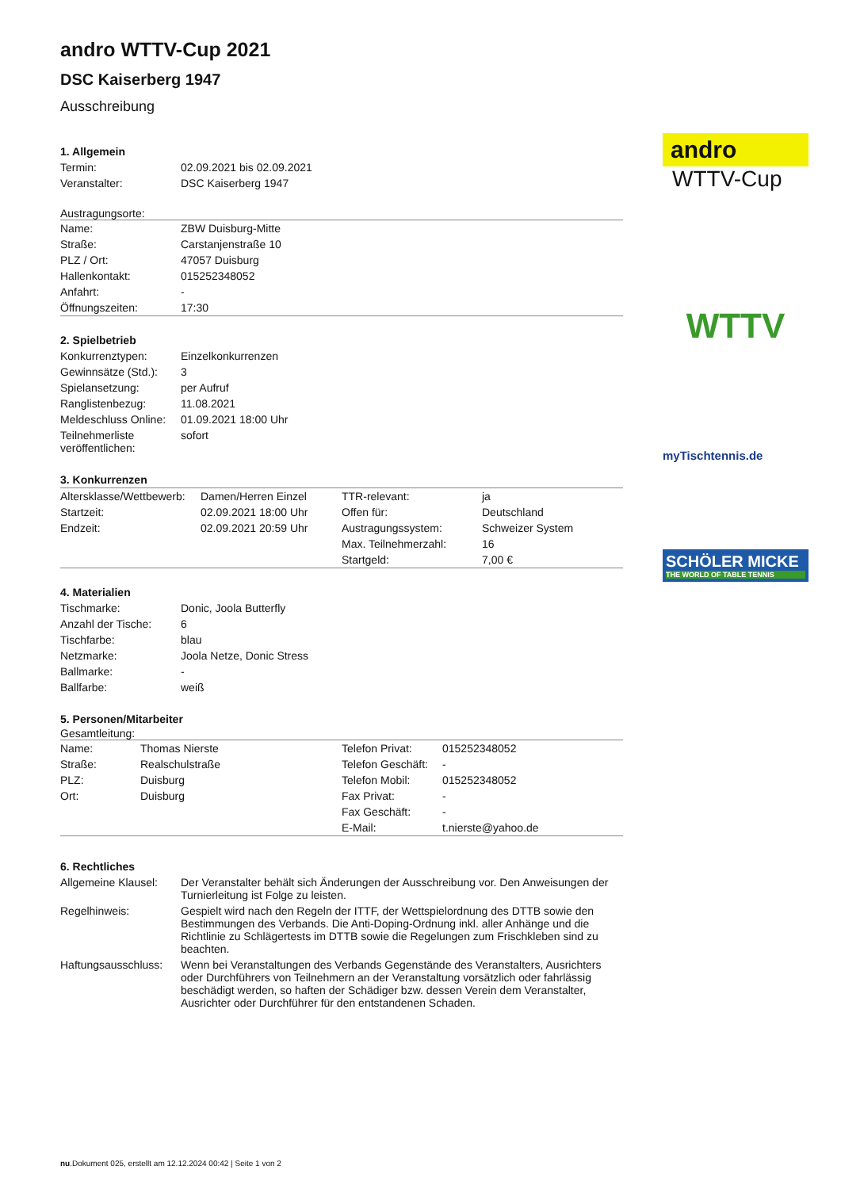andro WTTV-Cup 2021
DSC Kaiserberg 1947
Ausschreibung
1. Allgemein
| Termin: | 02.09.2021 bis 02.09.2021 |
| Veranstalter: | DSC Kaiserberg 1947 |
Austragungsorte:
| Name: | ZBW Duisburg-Mitte |
| Straße: | Carstanjenstraße 10 |
| PLZ / Ort: | 47057 Duisburg |
| Hallenkontakt: | 015252348052 |
| Anfahrt: | - |
| Öffnungszeiten: | 17:30 |
2. Spielbetrieb
| Konkurrenztypen: | Einzelkonkurrenzen |
| Gewinnsätze (Std.): | 3 |
| Spielansetzung: | per Aufruf |
| Ranglistenbezug: | 11.08.2021 |
| Meldeschluss Online: | 01.09.2021 18:00 Uhr |
| Teilnehmerliste veröffentlichen: | sofort |
3. Konkurrenzen
| Altersklasse/Wettbewerb: | Damen/Herren Einzel | TTR-relevant: | ja |
| Startzeit: | 02.09.2021 18:00 Uhr | Offen für: | Deutschland |
| Endzeit: | 02.09.2021 20:59 Uhr | Austragungssystem: | Schweizer System |
| | | Max. Teilnehmerzahl: | 16 |
| | | Startgeld: | 7,00 € |
4. Materialien
| Tischmarke: | Donic, Joola Butterfly |
| Anzahl der Tische: | 6 |
| Tischfarbe: | blau |
| Netzmarke: | Joola Netze, Donic Stress |
| Ballmarke: | - |
| Ballfarbe: | weiß |
5. Personen/Mitarbeiter
Gesamtleitung:
| Name: | Thomas Nierste | Telefon Privat: | 015252348052 |
| Straße: | Realschulstraße | Telefon Geschäft: | - |
| PLZ: | Duisburg | Telefon Mobil: | 015252348052 |
| Ort: | Duisburg | Fax Privat: | - |
| | | Fax Geschäft: | - |
| | | E-Mail: | t.nierste@yahoo.de |
6. Rechtliches
| Allgemeine Klausel: | Der Veranstalter behält sich Änderungen der Ausschreibung vor. Den Anweisungen der Turnierleitung ist Folge zu leisten. |
| Regelhinweis: | Gespielt wird nach den Regeln der ITTF, der Wettspielordnung des DTTB sowie den Bestimmungen des Verbands. Die Anti-Doping-Ordnung inkl. aller Anhänge und die Richtlinie zu Schlägertests im DTTB sowie die Regelungen zum Frischkleben sind zu beachten. |
| Haftungsausschluss: | Wenn bei Veranstaltungen des Verbands Gegenstände des Veranstalters, Ausrichters oder Durchführers von Teilnehmern an der Veranstaltung vorsätzlich oder fahrlässig beschädigt werden, so haften der Schädiger bzw. dessen Verein dem Veranstalter, Ausrichter oder Durchführer für den entstandenen Schaden. |
andro
WTTV-Cup
WTTV
myTischtennis.de
SCHÖLER MICKE
THE WORLD OF TABLE TENNIS
nu.Dokument 025, erstellt am 12.12.2024 00:42 | Seite 1 von 2